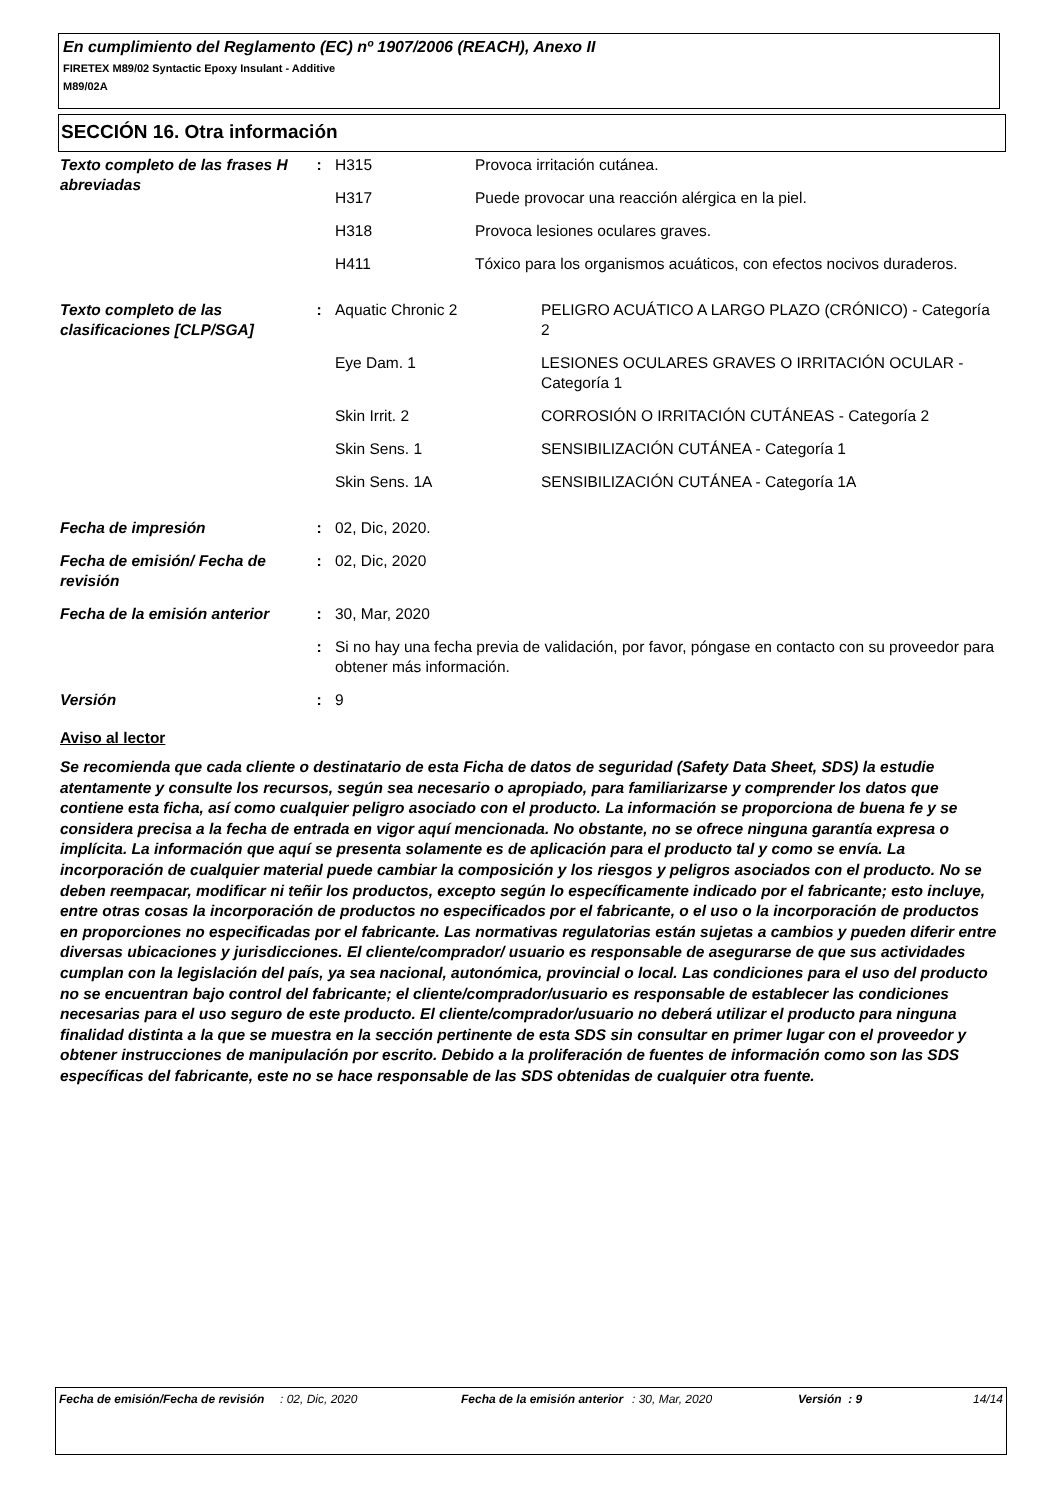En cumplimiento del Reglamento (EC) nº 1907/2006 (REACH), Anexo II
FIRETEX M89/02 Syntactic Epoxy Insulant - Additive
M89/02A
SECCIÓN 16. Otra información
| Texto completo de las frases H abreviadas | : | / H315 / Provoca irritación cutánea. / / H317 / Puede provocar una reacción alérgica en la piel. / / H318 / Provoca lesiones oculares graves. / / H411 / Tóxico para los organismos acuáticos, con efectos nocivos duraderos. / |
| Texto completo de las clasificaciones [CLP/SGA] | : | / Aquatic Chronic 2 / PELIGRO ACUÁTICO A LARGO PLAZO (CRÓNICO) - Categoría 2 / / Eye Dam. 1 / LESIONES OCULARES GRAVES O IRRITACIÓN OCULAR - Categoría 1 / / Skin Irrit. 2 / CORROSIÓN O IRRITACIÓN CUTÁNEAS - Categoría 2 / / Skin Sens. 1 / SENSIBILIZACIÓN CUTÁNEA - Categoría 1 / / Skin Sens. 1A / SENSIBILIZACIÓN CUTÁNEA - Categoría 1A / |
| Fecha de impresión | : | 02, Dic, 2020. |
| Fecha de emisión/ Fecha de revisión | : | 02, Dic, 2020 |
| Fecha de la emisión anterior | : | 30, Mar, 2020 |
| | : | Si no hay una fecha previa de validación, por favor, póngase en contacto con su proveedor para obtener más información. |
| Versión | : | 9 |
Aviso al lector
Se recomienda que cada cliente o destinatario de esta Ficha de datos de seguridad (Safety Data Sheet, SDS) la estudie atentamente y consulte los recursos, según sea necesario o apropiado, para familiarizarse y comprender los datos que contiene esta ficha, así como cualquier peligro asociado con el producto. La información se proporciona de buena fe y se considera precisa a la fecha de entrada en vigor aquí mencionada. No obstante, no se ofrece ninguna garantía expresa o implícita. La información que aquí se presenta solamente es de aplicación para el producto tal y como se envía. La incorporación de cualquier material puede cambiar la composición y los riesgos y peligros asociados con el producto. No se deben reempacar, modificar ni teñir los productos, excepto según lo específicamente indicado por el fabricante; esto incluye, entre otras cosas la incorporación de productos no especificados por el fabricante, o el uso o la incorporación de productos en proporciones no especificadas por el fabricante. Las normativas regulatorias están sujetas a cambios y pueden diferir entre diversas ubicaciones y jurisdicciones. El cliente/comprador/ usuario es responsable de asegurarse de que sus actividades cumplan con la legislación del país, ya sea nacional, autonómica, provincial o local. Las condiciones para el uso del producto no se encuentran bajo control del fabricante; el cliente/comprador/usuario es responsable de establecer las condiciones necesarias para el uso seguro de este producto. El cliente/comprador/usuario no deberá utilizar el producto para ninguna finalidad distinta a la que se muestra en la sección pertinente de esta SDS sin consultar en primer lugar con el proveedor y obtener instrucciones de manipulación por escrito. Debido a la proliferación de fuentes de información como son las SDS específicas del fabricante, este no se hace responsable de las SDS obtenidas de cualquier otra fuente.
| Fecha de emisión/Fecha de revisión | : 02, Dic, 2020 | Fecha de la emisión anterior | : 30, Mar, 2020 | Versión : 9 | 14/14 |